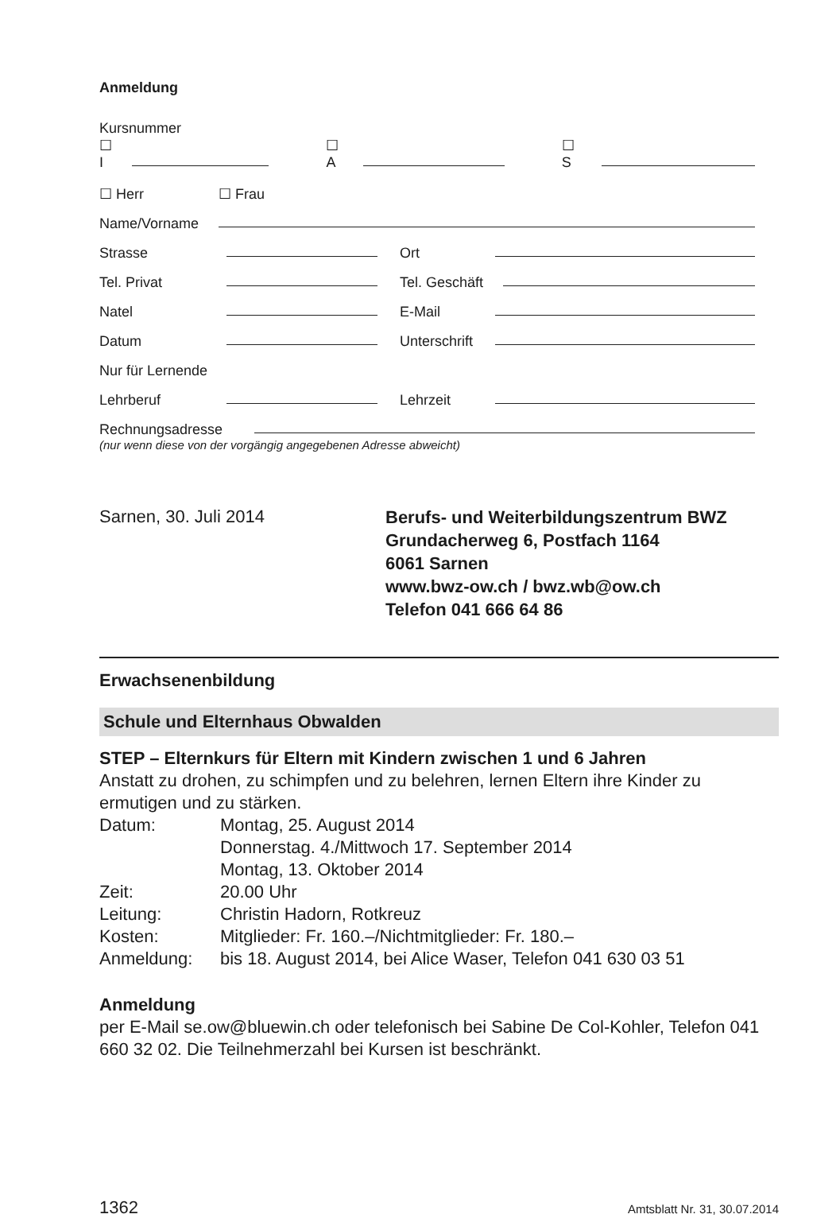Anmeldung
Kursnummer
☐ I ☐ A ☐ S
☐ Herr ☐ Frau
Name/Vorname
Strasse Ort
Tel. Privat Tel. Geschäft
Natel E-Mail
Datum Unterschrift
Nur für Lernende
Lehrberuf Lehrzeit
Rechnungsadresse
(nur wenn diese von der vorgängig angegebenen Adresse abweicht)
Sarnen, 30. Juli 2014
Berufs- und Weiterbildungszentrum BWZ
Grundacherweg 6, Postfach 1164
6061 Sarnen
www.bwz-ow.ch / bwz.wb@ow.ch
Telefon 041 666 64 86
Erwachsenenbildung
Schule und Elternhaus Obwalden
STEP – Elternkurs für Eltern mit Kindern zwischen 1 und 6 Jahren
Anstatt zu drohen, zu schimpfen und zu belehren, lernen Eltern ihre Kinder zu ermutigen und zu stärken.
Datum: Montag, 25. August 2014
Donnerstag. 4./Mittwoch 17. September 2014
Montag, 13. Oktober 2014 Zeit: 20.00 Uhr Leitung: Christin Hadorn, Rotkreuz Kosten: Mitglieder: Fr. 160.–/Nichtmitglieder: Fr. 180.– Anmeldung: bis 18. August 2014, bei Alice Waser, Telefon 041 630 03 51
Anmeldung
per E-Mail se.ow@bluewin.ch oder telefonisch bei Sabine De Col-Kohler, Telefon 041 660 32 02. Die Teilnehmerzahl bei Kursen ist beschränkt.
1362 Amtsblatt Nr. 31, 30.07.2014